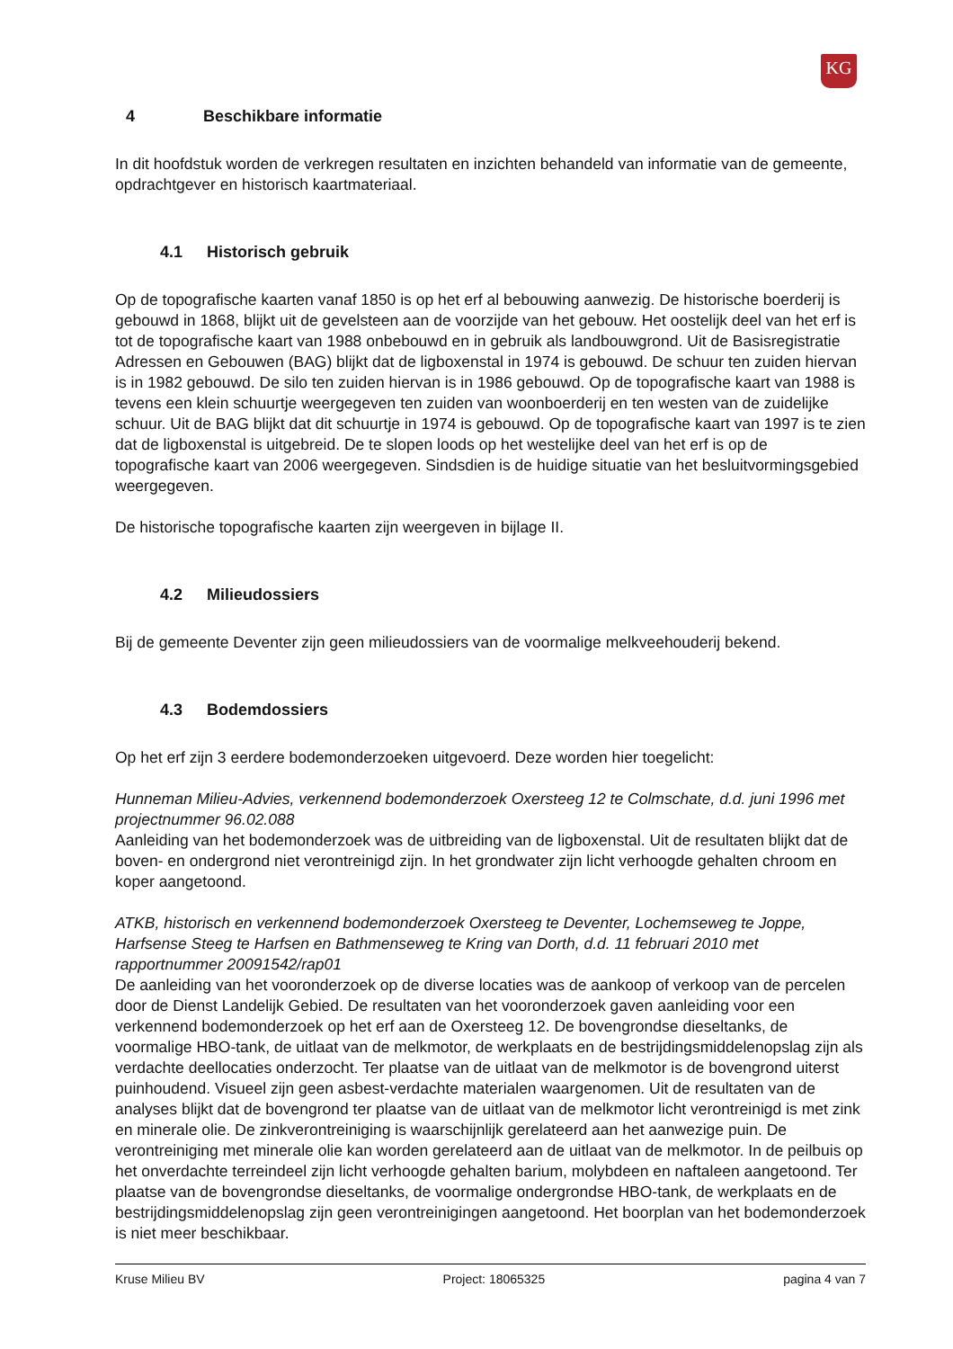KG
4 Beschikbare informatie
In dit hoofdstuk worden de verkregen resultaten en inzichten behandeld van informatie van de gemeente, opdrachtgever en historisch kaartmateriaal.
4.1 Historisch gebruik
Op de topografische kaarten vanaf 1850 is op het erf al bebouwing aanwezig. De historische boerderij is gebouwd in 1868, blijkt uit de gevelsteen aan de voorzijde van het gebouw. Het oostelijk deel van het erf is tot de topografische kaart van 1988 onbebouwd en in gebruik als landbouwgrond. Uit de Basisregistratie Adressen en Gebouwen (BAG) blijkt dat de ligboxenstal in 1974 is gebouwd. De schuur ten zuiden hiervan is in 1982 gebouwd. De silo ten zuiden hiervan is in 1986 gebouwd. Op de topografische kaart van 1988 is tevens een klein schuurtje weergegeven ten zuiden van woonboerderij en ten westen van de zuidelijke schuur. Uit de BAG blijkt dat dit schuurtje in 1974 is gebouwd. Op de topografische kaart van 1997 is te zien dat de ligboxenstal is uitgebreid. De te slopen loods op het westelijke deel van het erf is op de topografische kaart van 2006 weergegeven. Sindsdien is de huidige situatie van het besluitvormingsgebied weergegeven.
De historische topografische kaarten zijn weergeven in bijlage II.
4.2 Milieudossiers
Bij de gemeente Deventer zijn geen milieudossiers van de voormalige melkveehouderij bekend.
4.3 Bodemdossiers
Op het erf zijn 3 eerdere bodemonderzoeken uitgevoerd. Deze worden hier toegelicht:
Hunneman Milieu-Advies, verkennend bodemonderzoek Oxersteeg 12 te Colmschate, d.d. juni 1996 met projectnummer 96.02.088
Aanleiding van het bodemonderzoek was de uitbreiding van de ligboxenstal. Uit de resultaten blijkt dat de boven- en ondergrond niet verontreinigd zijn. In het grondwater zijn licht verhoogde gehalten chroom en koper aangetoond.
ATKB, historisch en verkennend bodemonderzoek Oxersteeg te Deventer, Lochemseweg te Joppe, Harfsense Steeg te Harfsen en Bathmenseweg te Kring van Dorth, d.d. 11 februari 2010 met rapportnummer 20091542/rap01
De aanleiding van het vooronderzoek op de diverse locaties was de aankoop of verkoop van de percelen door de Dienst Landelijk Gebied. De resultaten van het vooronderzoek gaven aanleiding voor een verkennend bodemonderzoek op het erf aan de Oxersteeg 12. De bovengrondse dieseltanks, de voormalige HBO-tank, de uitlaat van de melkmotor, de werkplaats en de bestrijdingsmiddelenopslag zijn als verdachte deellocaties onderzocht. Ter plaatse van de uitlaat van de melkmotor is de bovengrond uiterst puinhoudend. Visueel zijn geen asbest-verdachte materialen waargenomen. Uit de resultaten van de analyses blijkt dat de bovengrond ter plaatse van de uitlaat van de melkmotor licht verontreinigd is met zink en minerale olie. De zinkverontreiniging is waarschijnlijk gerelateerd aan het aanwezige puin. De verontreiniging met minerale olie kan worden gerelateerd aan de uitlaat van de melkmotor. In de peilbuis op het onverdachte terreindeel zijn licht verhoogde gehalten barium, molybdeen en naftaleen aangetoond. Ter plaatse van de bovengrondse dieseltanks, de voormalige ondergrondse HBO-tank, de werkplaats en de bestrijdingsmiddelenopslag zijn geen verontreinigingen aangetoond. Het boorplan van het bodemonderzoek is niet meer beschikbaar.
Kruse Milieu BV Project: 18065325 pagina 4 van 7